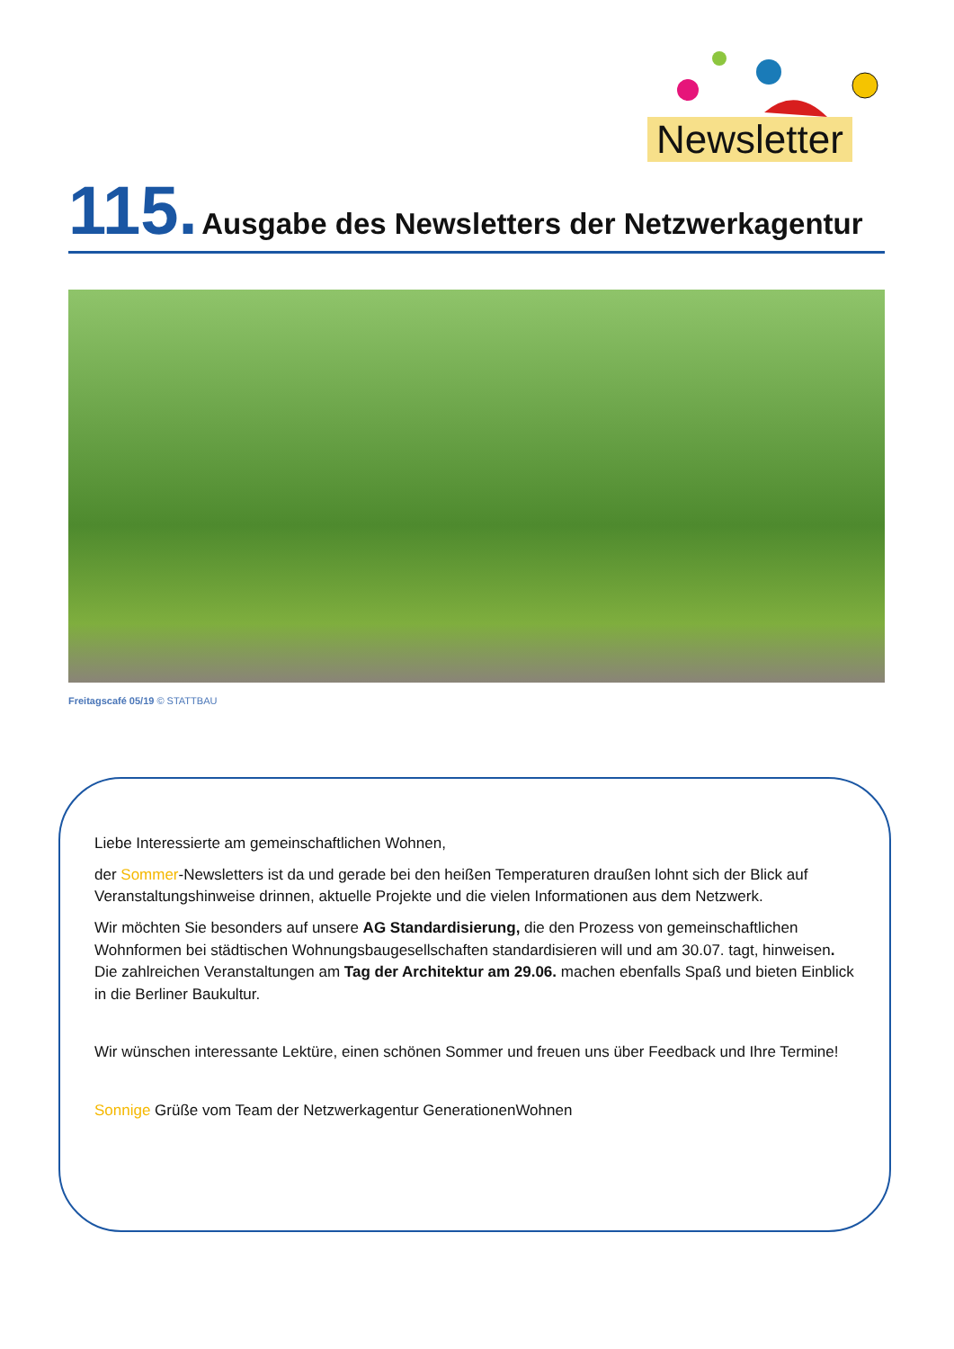Newsletter
115. Ausgabe des Newsletters der Netzwerkagentur
Freitagscafé 05/19 © STATTBAU
Liebe Interessierte am gemeinschaftlichen Wohnen,
der Sommer-Newsletters ist da und gerade bei den heißen Temperaturen draußen lohnt sich der Blick auf Veranstaltungshinweise drinnen, aktuelle Projekte und die vielen Informationen aus dem Netzwerk.
Wir möchten Sie besonders auf unsere AG Standardisierung, die den Prozess von gemeinschaftlichen Wohnformen bei städtischen Wohnungsbaugesellschaften standardisieren will und am 30.07. tagt, hinweisen. Die zahlreichen Veranstaltungen am Tag der Architektur am 29.06. machen ebenfalls Spaß und bieten Einblick in die Berliner Baukultur.
Wir wünschen interessante Lektüre, einen schönen Sommer und freuen uns über Feedback und Ihre Termine!
Sonnige Grüße vom Team der Netzwerkagentur GenerationenWohnen